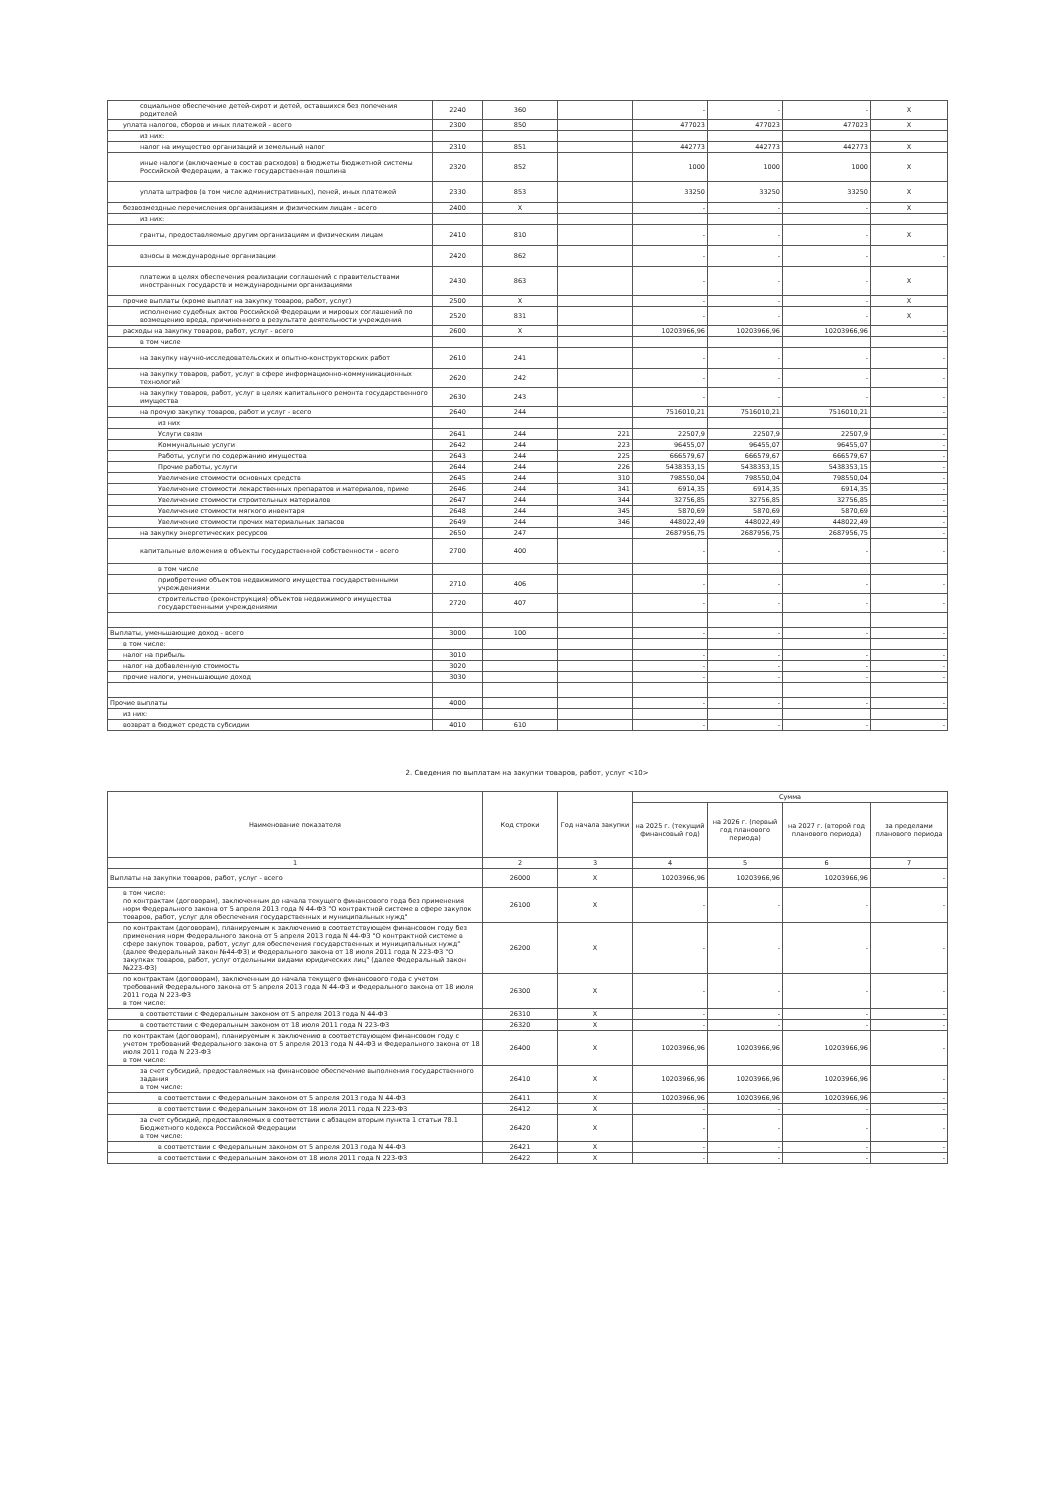| социальное обеспечение детей-сирот и детей, оставшихся без попечения родителей | 2240 | 360 | | - | - | - | X |
| уплата налогов, сборов и иных платежей - всего | 2300 | 850 | | 477023 | 477023 | 477023 | X |
| из них: | | | | | | | |
| налог на имущество организаций и земельный налог | 2310 | 851 | | 442773 | 442773 | 442773 | X |
| иные налоги (включаемые в состав расходов) в бюджеты бюджетной системы Российской Федерации, а также государственная пошлина | 2320 | 852 | | 1000 | 1000 | 1000 | X |
| уплата штрафов (в том числе административных), пеней, иных платежей | 2330 | 853 | | 33250 | 33250 | 33250 | X |
| безвозмездные перечисления организациям и физическим лицам - всего | 2400 | X | | - | - | - | X |
| из них: | | | | | | | |
| гранты, предоставляемые другим организациям и физическим лицам | 2410 | 810 | | - | - | - | X |
| взносы в международные организации | 2420 | 862 | | - | - | - | - |
| платежи в целях обеспечения реализации соглашений с правительствами иностранных государств и международными организациями | 2430 | 863 | | - | - | - | X |
| прочие выплаты (кроме выплат на закупку товаров, работ, услуг) | 2500 | X | | - | - | - | X |
| исполнение судебных актов Российской Федерации и мировых соглашений по возмещению вреда, причиненного в результате деятельности учреждения | 2520 | 831 | | - | - | - | X |
| расходы на закупку товаров, работ, услуг - всего | 2600 | X | | 10203966,96 | 10203966,96 | 10203966,96 | - |
| в том числе | | | | | | | |
| на закупку научно-исследовательских и опытно-конструкторских работ | 2610 | 241 | | - | - | - | - |
| на закупку товаров, работ, услуг в сфере информационно-коммуникационных технологий | 2620 | 242 | | - | - | - | - |
| на закупку товаров, работ, услуг в целях капитального ремонта государственного имущества | 2630 | 243 | | - | - | - | - |
| на прочую закупку товаров, работ и услуг - всего | 2640 | 244 | | 7516010,21 | 7516010,21 | 7516010,21 | - |
| из них | | | | | | | |
| Услуги связи | 2641 | 244 | 221 | 22507,9 | 22507,9 | 22507,9 | - |
| Коммунальные услуги | 2642 | 244 | 223 | 96455,07 | 96455,07 | 96455,07 | - |
| Работы, услуги по содержанию имущества | 2643 | 244 | 225 | 666579,67 | 666579,67 | 666579,67 | - |
| Прочие работы, услуги | 2644 | 244 | 226 | 5438353,15 | 5438353,15 | 5438353,15 | - |
| Увеличение стоимости основных средств | 2645 | 244 | 310 | 798550,04 | 798550,04 | 798550,04 | - |
| Увеличение стоимости лекарственных препаратов и материалов, приме | 2646 | 244 | 341 | 6914,35 | 6914,35 | 6914,35 | - |
| Увеличение стоимости строительных материалов | 2647 | 244 | 344 | 32756,85 | 32756,85 | 32756,85 | - |
| Увеличение стоимости мягкого инвентаря | 2648 | 244 | 345 | 5870,69 | 5870,69 | 5870,69 | - |
| Увеличение стоимости прочих материальных запасов | 2649 | 244 | 346 | 448022,49 | 448022,49 | 448022,49 | - |
| на закупку энергетических ресурсов | 2650 | 247 | | 2687956,75 | 2687956,75 | 2687956,75 | - |
| капитальные вложения в объекты государственной собственности - всего | 2700 | 400 | | - | - | - | - |
| в том числе | | | | | | | |
| приобретение объектов недвижимого имущества государственными учреждениями | 2710 | 406 | | - | - | - | - |
| строительство (реконструкция) объектов недвижимого имущества государственными учреждениями | 2720 | 407 | | - | - | - | - |
| Выплаты, уменьшающие доход - всего | 3000 | 100 | | - | - | - | - |
| в том числе: | | | | | | | |
| налог на прибыль | 3010 | | | - | - | - | - |
| налог на добавленную стоимость | 3020 | | | - | - | - | - |
| прочие налоги, уменьшающие доход | 3030 | | | - | - | - | - |
| Прочие выплаты | 4000 | | | - | - | - | - |
| из них: | | | | | | | |
| возврат в бюджет средств субсидии | 4010 | 610 | | - | - | - | - |
2. Сведения по выплатам на закупки товаров, работ, услуг <10>
| Наименование показателя | Код строки | Год начала закупки | Сумма | | | |
| --- | --- | --- | --- | --- | --- | --- |
| | | | на 2025 г. (текущий финансовый год) | на 2026 г. (первый год планового периода) | на 2027 г. (второй год планового периода) | за пределами планового периода |
| 1 | 2 | 3 | 4 | 5 | 6 | 7 |
| Выплаты на закупки товаров, работ, услуг - всего | 26000 | X | 10203966,96 | 10203966,96 | 10203966,96 | - |
| в том числе: по контрактам (договорам), заключенным до начала текущего финансового года без применения норм Федерального закона от 5 апреля 2013 года N 44-ФЗ "О контрактной системе в сфере закупок товаров, работ, услуг для обеспечения государственных и муниципальных нужд" | 26100 | X | - | - | - | - |
| по контрактам (договорам), планируемым к заключению в соответствующем финансовом году без применения норм Федерального закона от 5 апреля 2013 года N 44-ФЗ "О контрактной системе в сфере закупок товаров, работ, услуг для обеспечения государственных и муниципальных нужд" (далее Федеральный закон №44-ФЗ) и Федерального закона от 18 июля 2011 года N 223-ФЗ "О закупках товаров, работ, услуг отдельными видами юридических лиц" (далее Федеральный закон №223-ФЗ) | 26200 | X | - | - | - | - |
| по контрактам (договорам), заключенным до начала текущего финансового года с учетом требований Федерального закона от 5 апреля 2013 года N 44-ФЗ и Федерального закона от 18 июля 2011 года N 223-ФЗ в том числе: | 26300 | X | - | - | - | - |
| в соответствии с Федеральным законом от 5 апреля 2013 года N 44-ФЗ | 26310 | X | - | - | - | - |
| в соответствии с Федеральным законом от 18 июля 2011 года N 223-ФЗ | 26320 | X | - | - | - | - |
| по контрактам (договорам), планируемым к заключению в соответствующем финансовом году с учетом требований Федерального закона от 5 апреля 2013 года N 44-ФЗ и Федерального закона от 18 июля 2011 года N 223-ФЗ в том числе: | 26400 | X | 10203966,96 | 10203966,96 | 10203966,96 | - |
| за счет субсидий, предоставляемых на финансовое обеспечение выполнения государственного задания в том числе: | 26410 | X | 10203966,96 | 10203966,96 | 10203966,96 | - |
| в соответствии с Федеральным законом от 5 апреля 2013 года N 44-ФЗ | 26411 | X | 10203966,96 | 10203966,96 | 10203966,96 | - |
| в соответствии с Федеральным законом от 18 июля 2011 года N 223-ФЗ | 26412 | X | - | - | - | - |
| за счет субсидий, предоставляемых в соответствии с абзацем вторым пункта 1 статьи 78.1 Бюджетного кодекса Российской Федерации в том числе: | 26420 | X | - | - | - | - |
| в соответствии с Федеральным законом от 5 апреля 2013 года N 44-ФЗ | 26421 | X | - | - | - | - |
| в соответствии с Федеральным законом от 18 июля 2011 года N 223-ФЗ | 26422 | X | - | - | - | - |